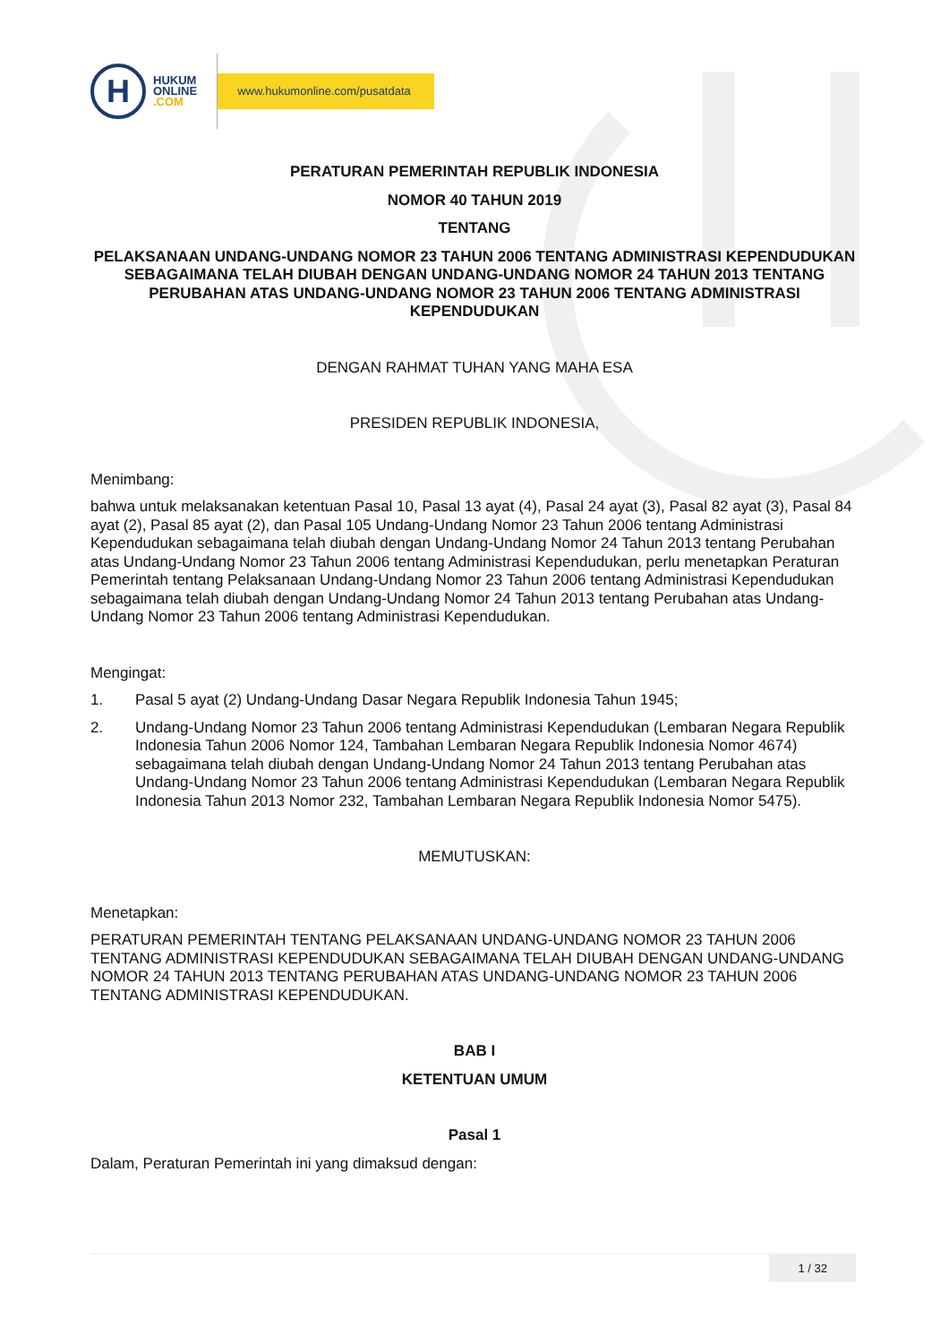H
HUKUM
ONLINE
.COM
www.hukumonline.com/pusatdata
PERATURAN PEMERINTAH REPUBLIK INDONESIA
NOMOR 40 TAHUN 2019
TENTANG
PELAKSANAAN UNDANG-UNDANG NOMOR 23 TAHUN 2006 TENTANG ADMINISTRASI KEPENDUDUKAN SEBAGAIMANA TELAH DIUBAH DENGAN UNDANG-UNDANG NOMOR 24 TAHUN 2013 TENTANG PERUBAHAN ATAS UNDANG-UNDANG NOMOR 23 TAHUN 2006 TENTANG ADMINISTRASI KEPENDUDUKAN
DENGAN RAHMAT TUHAN YANG MAHA ESA
PRESIDEN REPUBLIK INDONESIA,
Menimbang:
bahwa untuk melaksanakan ketentuan Pasal 10, Pasal 13 ayat (4), Pasal 24 ayat (3), Pasal 82 ayat (3), Pasal 84 ayat (2), Pasal 85 ayat (2), dan Pasal 105 Undang-Undang Nomor 23 Tahun 2006 tentang Administrasi Kependudukan sebagaimana telah diubah dengan Undang-Undang Nomor 24 Tahun 2013 tentang Perubahan atas Undang-Undang Nomor 23 Tahun 2006 tentang Administrasi Kependudukan, perlu menetapkan Peraturan Pemerintah tentang Pelaksanaan Undang-Undang Nomor 23 Tahun 2006 tentang Administrasi Kependudukan sebagaimana telah diubah dengan Undang-Undang Nomor 24 Tahun 2013 tentang Perubahan atas Undang-Undang Nomor 23 Tahun 2006 tentang Administrasi Kependudukan.
Mengingat:
1. Pasal 5 ayat (2) Undang-Undang Dasar Negara Republik Indonesia Tahun 1945;
2. Undang-Undang Nomor 23 Tahun 2006 tentang Administrasi Kependudukan (Lembaran Negara Republik Indonesia Tahun 2006 Nomor 124, Tambahan Lembaran Negara Republik Indonesia Nomor 4674) sebagaimana telah diubah dengan Undang-Undang Nomor 24 Tahun 2013 tentang Perubahan atas Undang-Undang Nomor 23 Tahun 2006 tentang Administrasi Kependudukan (Lembaran Negara Republik Indonesia Tahun 2013 Nomor 232, Tambahan Lembaran Negara Republik Indonesia Nomor 5475).
MEMUTUSKAN:
Menetapkan:
PERATURAN PEMERINTAH TENTANG PELAKSANAAN UNDANG-UNDANG NOMOR 23 TAHUN 2006 TENTANG ADMINISTRASI KEPENDUDUKAN SEBAGAIMANA TELAH DIUBAH DENGAN UNDANG-UNDANG NOMOR 24 TAHUN 2013 TENTANG PERUBAHAN ATAS UNDANG-UNDANG NOMOR 23 TAHUN 2006 TENTANG ADMINISTRASI KEPENDUDUKAN.
BAB I
KETENTUAN UMUM
Pasal 1
Dalam, Peraturan Pemerintah ini yang dimaksud dengan:
1 / 32